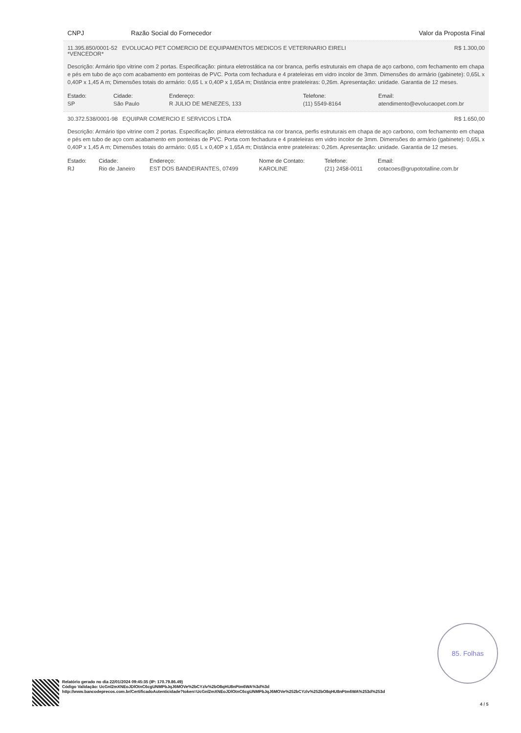CNPJ Razão Social do Fornecedor Valor da Proposta Final
11.395.850/0001-52 EVOLUCAO PET COMERCIO DE EQUIPAMENTOS MEDICOS E VETERINARIO EIRELI R$ 1.300,00
*VENCEDOR*
Descrição: Armário tipo vitrine com 2 portas. Especificação: pintura eletrostática na cor branca, perfis estruturais em chapa de aço carbono, com fechamento em chapa e pés em tubo de aço com acabamento em ponteiras de PVC. Porta com fechadura e 4 prateleiras em vidro incolor de 3mm. Dimensões do armário (gabinete): 0,65L x 0,40P x 1,45 A m; Dimensões totais do armário: 0,65 L x 0,40P x 1,65A m; Distância entre prateleiras: 0,26m. Apresentação: unidade. Garantia de 12 meses.
| Estado: | Cidade: | Endereço: | Telefone: | Email: |
| --- | --- | --- | --- | --- |
| SP | São Paulo | R JULIO DE MENEZES, 133 | (11) 5549-8164 | atendimento@evolucaopet.com.br |
30.372.538/0001-98 EQUIPAR COMERCIO E SERVICOS LTDA R$ 1.650,00
Descrição: Armário tipo vitrine com 2 portas. Especificação: pintura eletrostática na cor branca, perfis estruturais em chapa de aço carbono, com fechamento em chapa e pés em tubo de aço com acabamento em ponteiras de PVC. Porta com fechadura e 4 prateleiras em vidro incolor de 3mm. Dimensões do armário (gabinete): 0,65L x 0,40P x 1,45 A m; Dimensões totais do armário: 0,65 L x 0,40P x 1,65A m; Distância entre prateleiras: 0,26m. Apresentação: unidade. Garantia de 12 meses.
| Estado: | Cidade: | Endereço: | Nome de Contato: | Telefone: | Email: |
| --- | --- | --- | --- | --- | --- |
| RJ | Rio de Janeiro | EST DOS BANDEIRANTES, 07499 | KAROLINE | (21) 2458-0011 | cotacoes@grupototalline.com.br |
85. Folhas
Relatório gerado no dia 22/01/2024 09:45:35 (IP: 170.79.86.49)
Código Validação: UcGnl2mXNEoJDlOtnC6cgUNMPbJqJ6MOVe%2bCYzlv%2bO8qHU8nPtm6WA%3d%3d
http://www.bancodeprecos.com.br/CertificadoAutenticidade?token=UcGnl2mXNEoJDlOtnC6cgUNMPbJqJ6MOVe%252bCYzlv%252bO8qHU8nPtm6WA%253d%253d
4 / 5